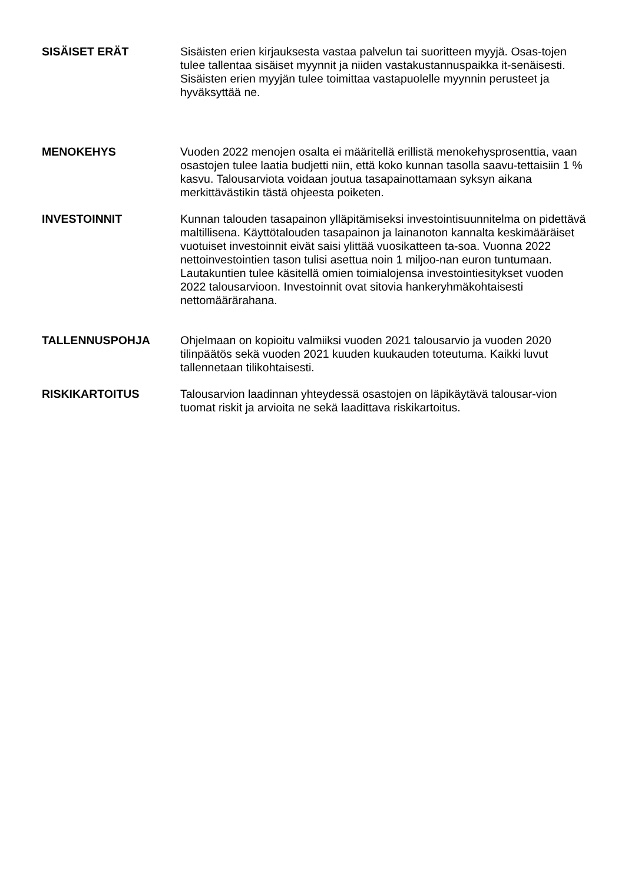SISÄISET ERÄT Sisäisten erien kirjauksesta vastaa palvelun tai suoritteen myyjä. Osas-tojen tulee tallentaa sisäiset myynnit ja niiden vastakustannuspaikka it-senäisesti. Sisäisten erien myyjän tulee toimittaa vastapuolelle myynnin perusteet ja hyväksyttää ne.
MENOKEHYS Vuoden 2022 menojen osalta ei määritellä erillistä menokehysprosenttia, vaan osastojen tulee laatia budjetti niin, että koko kunnan tasolla saavu-tettaisiin 1 % kasvu. Talousarviota voidaan joutua tasapainottamaan syksyn aikana merkittävästikin tästä ohjeesta poiketen.
INVESTOINNIT Kunnan talouden tasapainon ylläpitämiseksi investointisuunnitelma on pidettävä maltillisena. Käyttötalouden tasapainon ja lainanoton kannalta keskimääräiset vuotuiset investoinnit eivät saisi ylittää vuosikatteen ta-soa. Vuonna 2022 nettoinvestointien tason tulisi asettua noin 1 miljoo-nan euron tuntumaan. Lautakuntien tulee käsitellä omien toimialojensa investointiesitykset vuoden 2022 talousarvioon. Investoinnit ovat sitovia hankeryhmäkohtaisesti nettomäärärahana.
TALLENNUSPOHJA Ohjelmaan on kopioitu valmiiksi vuoden 2021 talousarvio ja vuoden 2020 tilinpäätös sekä vuoden 2021 kuuden kuukauden toteutuma. Kaikki luvut tallennetaan tilikohtaisesti.
RISKIKARTOITUS Talousarvion laadinnan yhteydessä osastojen on läpikäytävä talousar-vion tuomat riskit ja arvioita ne sekä laadittava riskikartoitus.